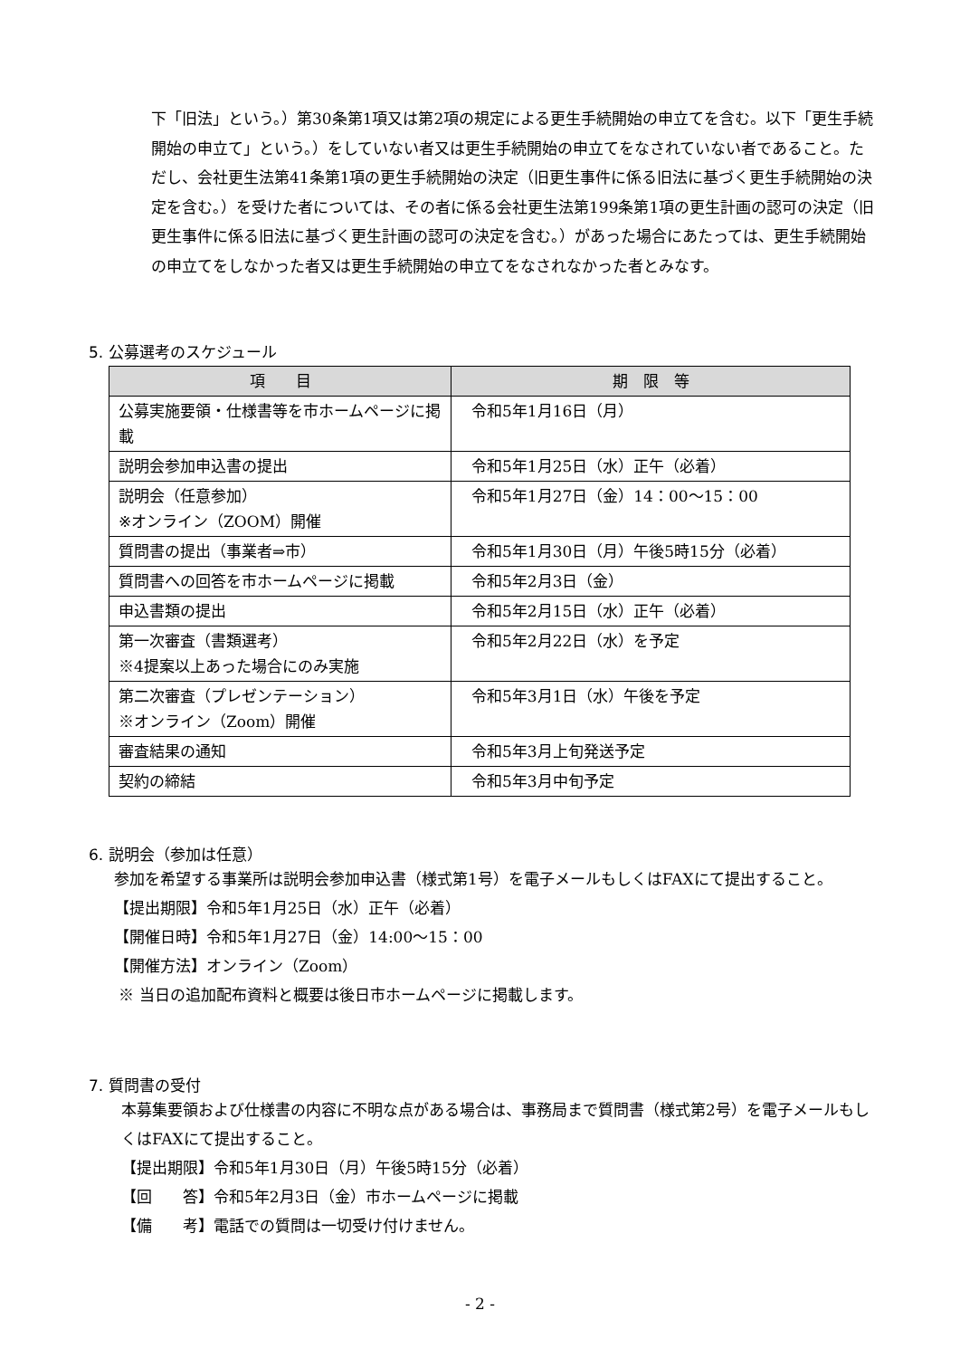下「旧法」という。）第30条第1項又は第2項の規定による更生手続開始の申立てを含む。以下「更生手続開始の申立て」という。）をしていない者又は更生手続開始の申立てをなされていない者であること。ただし、会社更生法第41条第1項の更生手続開始の決定（旧更生事件に係る旧法に基づく更生手続開始の決定を含む。）を受けた者については、その者に係る会社更生法第199条第1項の更生計画の認可の決定（旧更生事件に係る旧法に基づく更生計画の認可の決定を含む。）があった場合にあたっては、更生手続開始の申立てをしなかった者又は更生手続開始の申立てをなされなかった者とみなす。
5. 公募選考のスケジュール
| 項 目 | 期 限 等 |
| --- | --- |
| 公募実施要領・仕様書等を市ホームページに掲載 | 令和5年1月16日（月） |
| 説明会参加申込書の提出 | 令和5年1月25日（水）正午（必着） |
| 説明会（任意参加） ※オンライン（ZOOM）開催 | 令和5年1月27日（金）14：00～15：00 |
| 質問書の提出（事業者⇒市） | 令和5年1月30日（月）午後5時15分（必着） |
| 質問書への回答を市ホームページに掲載 | 令和5年2月3日（金） |
| 申込書類の提出 | 令和5年2月15日（水）正午（必着） |
| 第一次審査（書類選考） ※4提案以上あった場合にのみ実施 | 令和5年2月22日（水）を予定 |
| 第二次審査（プレゼンテーション） ※オンライン（Zoom）開催 | 令和5年3月1日（水）午後を予定 |
| 審査結果の通知 | 令和5年3月上旬発送予定 |
| 契約の締結 | 令和5年3月中旬予定 |
6. 説明会（参加は任意）
参加を希望する事業所は説明会参加申込書（様式第1号）を電子メールもしくはFAXにて提出すること。
【提出期限】令和5年1月25日（水）正午（必着）
【開催日時】令和5年1月27日（金）14:00～15：00
【開催方法】オンライン（Zoom）
※ 当日の追加配布資料と概要は後日市ホームページに掲載します。
7. 質問書の受付
本募集要領および仕様書の内容に不明な点がある場合は、事務局まで質問書（様式第2号）を電子メールもしくはFAXにて提出すること。
【提出期限】令和5年1月30日（月）午後5時15分（必着）
【回　　答】令和5年2月3日（金）市ホームページに掲載
【備　　考】電話での質問は一切受け付けません。
- 2 -